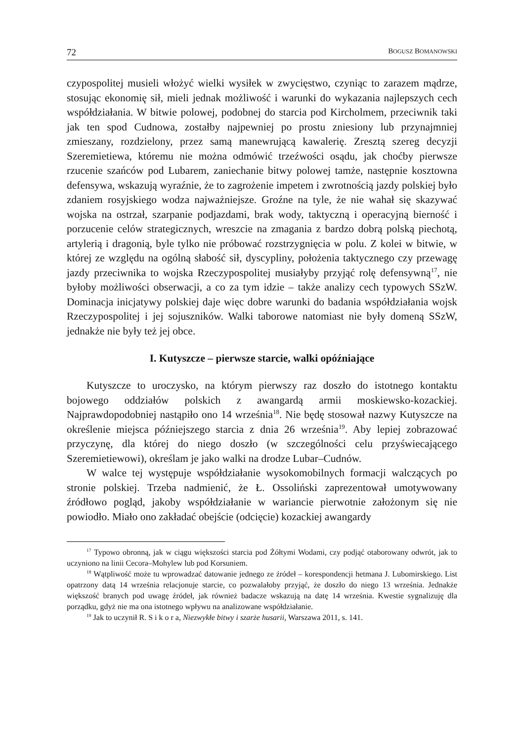72 BOGUSZ BOMANOWSKI
czypospolitej musieli włożyć wielki wysiłek w zwycięstwo, czyniąc to zarazem mądrze, stosując ekonomię sił, mieli jednak możliwość i warunki do wykazania najlepszych cech współdziałania. W bitwie polowej, podobnej do starcia pod Kircholmem, przeciwnik taki jak ten spod Cudnowa, zostałby najpewniej po prostu zniesiony lub przynajmniej zmieszany, rozdzielony, przez samą manewrującą kawalerię. Zresztą szereg decyzji Szeremietiewa, któremu nie można odmówić trzeźwości osądu, jak choćby pierwsze rzucenie szańców pod Lubarem, zaniechanie bitwy polowej tamże, następnie kosztowna defensywa, wskazują wyraźnie, że to zagrożenie impetem i zwrotnością jazdy polskiej było zdaniem rosyjskiego wodza najważniejsze. Groźne na tyle, że nie wahał się skazywać wojska na ostrzał, szarpanie podjazdami, brak wody, taktyczną i operacyjną bierność i porzucenie celów strategicznych, wreszcie na zmagania z bardzo dobrą polską piechotą, artylerią i dragonią, byle tylko nie próbować rozstrzygnięcia w polu. Z kolei w bitwie, w której ze względu na ogólną słabość sił, dyscypliny, położenia taktycznego czy przewagę jazdy przeciwnika to wojska Rzeczypospolitej musiałyby przyjąć rolę defensywną<sup>17</sup>, nie byłoby możliwości obserwacji, a co za tym idzie – także analizy cech typowych SSzW. Dominacja inicjatywy polskiej daje więc dobre warunki do badania współdziałania wojsk Rzeczypospolitej i jej sojuszników. Walki taborowe natomiast nie były domeną SSzW, jednakże nie były też jej obce.
I. Kutyszcze – pierwsze starcie, walki opóźniające
Kutyszcze to uroczysko, na którym pierwszy raz doszło do istotnego kontaktu bojowego oddziałów polskich z awangardą armii moskiewsko-kozackiej. Najprawdopodobniej nastąpiło ono 14 września<sup>18</sup>. Nie będę stosował nazwy Kutyszcze na określenie miejsca późniejszego starcia z dnia 26 września<sup>19</sup>. Aby lepiej zobrazować przyczynę, dla której do niego doszło (w szczególności celu przyświecającego Szeremietiewowi), określam je jako walki na drodze Lubar–Cudnów.
W walce tej występuje współdziałanie wysokomobilnych formacji walczących po stronie polskiej. Trzeba nadmienić, że Ł. Ossoliński zaprezentował umotywowany źródłowo pogląd, jakoby współdziałanie w wariancie pierwotnie założonym się nie powiodło. Miało ono zakładać obejście (odcięcie) kozackiej awangardy
<sup>17</sup> Typowo obronną, jak w ciągu większości starcia pod Żółtymi Wodami, czy podjąć otaborowany odwrót, jak to uczyniono na linii Cecora–Mohylew lub pod Korsuniem.
<sup>18</sup> Wątpliwość może tu wprowadzać datowanie jednego ze źródeł – korespondencji hetmana J. Lubomirskiego. List opatrzony datą 14 września relacjonuje starcie, co pozwalałoby przyjąć, że doszło do niego 13 września. Jednakże większość branych pod uwagę źródeł, jak również badacze wskazują na datę 14 września. Kwestie sygnalizuję dla porządku, gdyż nie ma ona istotnego wpływu na analizowane współdziałanie.
<sup>19</sup> Jak to uczynił R. S i k o r a, Niezwykłe bitwy i szarże husarii, Warszawa 2011, s. 141.